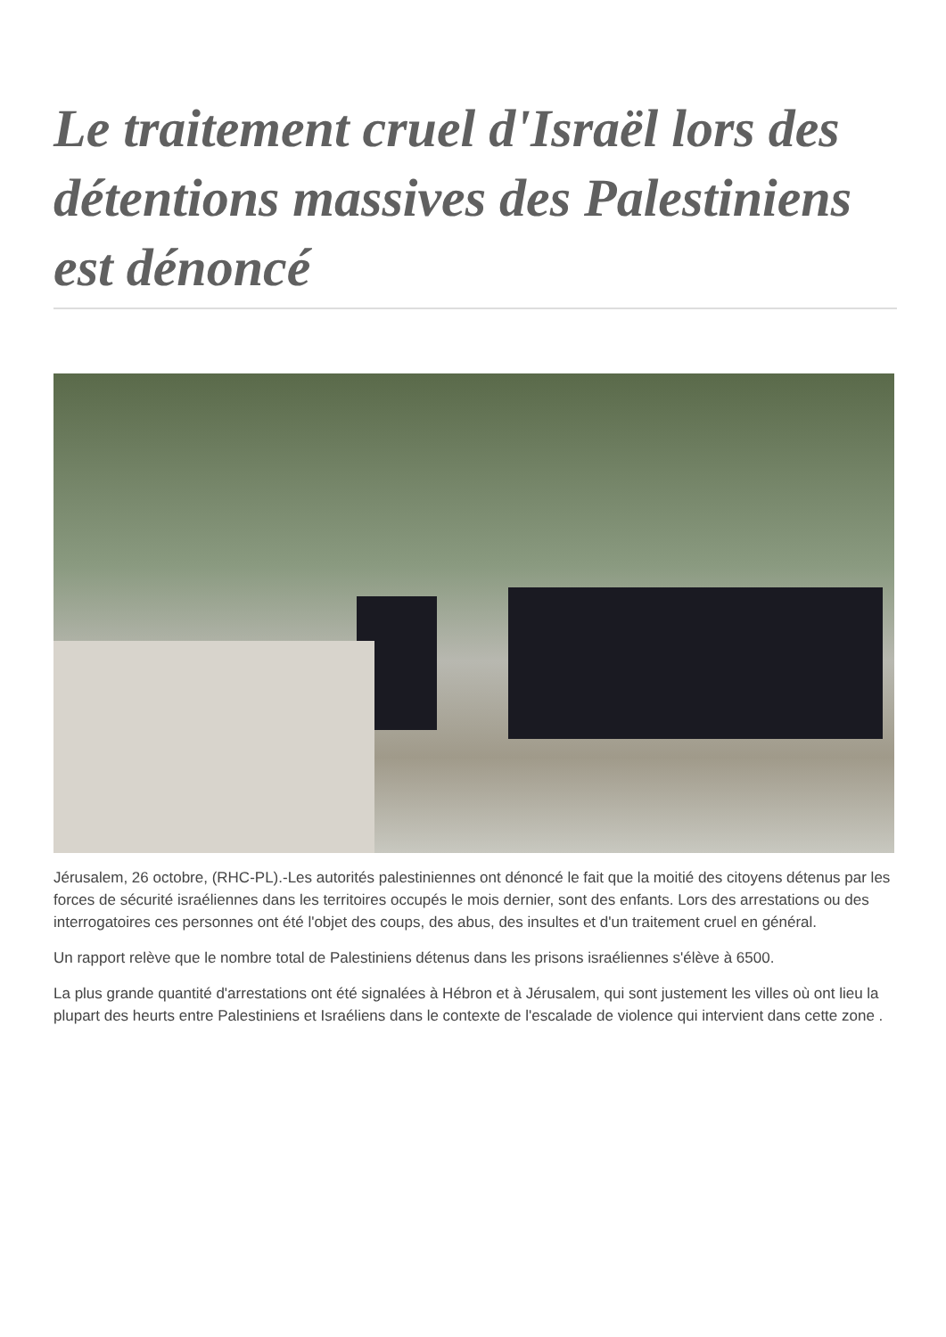Le traitement cruel d'Israël lors des détentions massives des Palestiniens est dénoncé
Jérusalem, 26 octobre, (RHC-PL).-Les autorités palestiniennes ont dénoncé le fait que la moitié des citoyens détenus par les forces de sécurité israéliennes dans les territoires occupés le mois dernier, sont des enfants. Lors des arrestations ou des interrogatoires ces personnes ont été l'objet des coups, des abus, des insultes et d'un traitement cruel en général.
Un rapport relève que le nombre total de Palestiniens détenus dans les prisons israéliennes s'élève à 6500.
La plus grande quantité d'arrestations ont été signalées à Hébron et à Jérusalem, qui sont justement les villes où ont lieu la plupart des heurts entre Palestiniens et Israéliens dans le contexte de l'escalade de violence qui intervient dans cette zone .